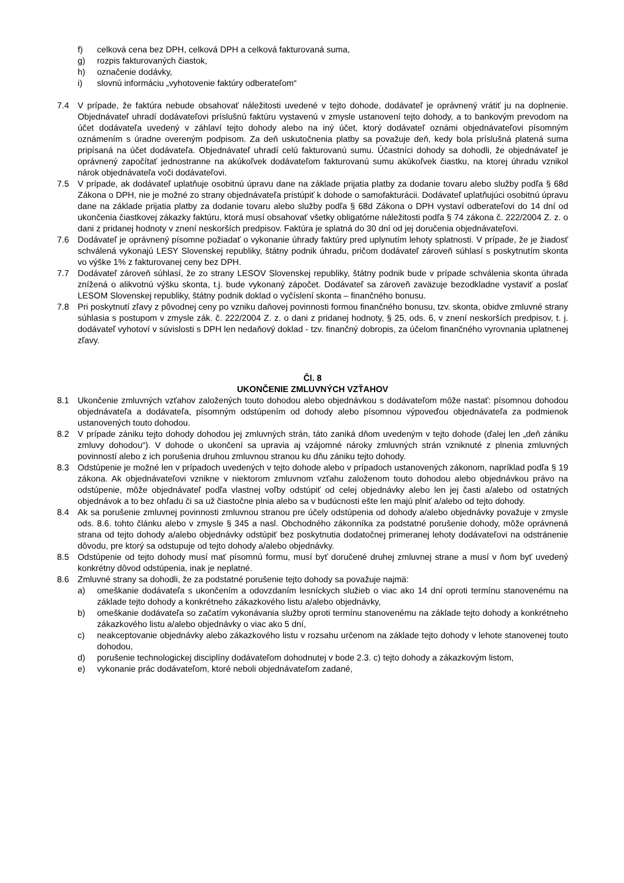f) celková cena bez DPH, celková DPH a celková fakturovaná suma,
g) rozpis fakturovaných čiastok,
h) označenie dodávky,
i) slovnú informáciu „vyhotovenie faktúry odberateľom“
7.4 V prípade, že faktúra nebude obsahovať náležitosti uvedené v tejto dohode, dodávateľ je oprávnený vrátiť ju na doplnenie. Objednávateľ uhradí dodávateľovi príslušnú faktúru vystavenú v zmysle ustanovení tejto dohody, a to bankovým prevodom na účet dodávateľa uvedený v záhlaví tejto dohody alebo na iný účet, ktorý dodávateľ oznámi objednávateľovi písomným oznámením s úradne overeným podpisom. Za deň uskutočnenia platby sa považuje deň, kedy bola príslušná platená suma pripísaná na účet dodávateľa. Objednávateľ uhradí celú fakturovanú sumu. Účastníci dohody sa dohodli, že objednávateľ je oprávnený započítať jednostranne na akúkoľvek dodávateľom fakturovanú sumu akúkoľvek čiastku, na ktorej úhradu vznikol nárok objednávateľa voči dodávateľovi.
7.5 V prípade, ak dodávateľ uplatňuje osobitnú úpravu dane na základe prijatia platby za dodanie tovaru alebo služby podľa § 68d Zákona o DPH, nie je možné zo strany objednávateľa pristúpiť k dohode o samofakturácii. Dodávateľ uplatňujúci osobitnú úpravu dane na základe prijatia platby za dodanie tovaru alebo služby podľa § 68d Zákona o DPH vystaví odberateľovi do 14 dní od ukončenia čiastkovej zákazky faktúru, ktorá musí obsahovať všetky obligatórne náležitosti podľa § 74 zákona č. 222/2004 Z. z. o dani z pridanej hodnoty v znení neskorších predpisov. Faktúra je splatná do 30 dní od jej doručenia objednávateľovi.
7.6 Dodávateľ je oprávnený písomne požiadať o vykonanie úhrady faktúry pred uplynutím lehoty splatnosti. V prípade, že je žiadosť schválená vykonajú LESY Slovenskej republiky, štátny podnik úhradu, pričom dodávateľ zároveň súhlasí s poskytnutím skonta vo výške 1% z fakturovanej ceny bez DPH.
7.7 Dodávateľ zároveň súhlasí, že zo strany LESOV Slovenskej republiky, štátny podnik bude v prípade schválenia skonta úhrada znížená o alikvotnú výšku skonta, t.j. bude vykonaný zápočet. Dodávateľ sa zároveň zaväzuje bezodkladne vystaviť a poslať LESOM Slovenskej republiky, štátny podnik doklad o vyčíslení skonta – finančného bonusu.
7.8 Pri poskytnutí zľavy z pôvodnej ceny po vzniku daňovej povinnosti formou finančného bonusu, tzv. skonta, obidve zmluvné strany súhlasia s postupom v zmysle zák. č. 222/2004 Z. z. o dani z pridanej hodnoty, § 25, ods. 6, v znení neskorších predpisov, t. j. dodávateľ vyhotoví v súvislosti s DPH len nedaňový doklad - tzv. finančný dobropis, za účelom finančného vyrovnania uplatnenej zľavy.
Čl. 8
UKONČENIE ZMLUVNÝCH VZŤAHOV
8.1 Ukončenie zmluvných vzťahov založených touto dohodou alebo objednávkou s dodávateľom môže nastať: písomnou dohodou objednávateľa a dodávateľa, písomným odstúpením od dohody alebo písomnou výpoveďou objednávateľa za podmienok ustanovených touto dohodou.
8.2 V prípade zániku tejto dohody dohodou jej zmluvných strán, táto zaniká dňom uvedeným v tejto dohode (ďalej len „deň zániku zmluvy dohodou“). V dohode o ukončení sa upravia aj vzájomné nároky zmluvných strán vzniknuté z plnenia zmluvných povinností alebo z ich porušenia druhou zmluvnou stranou ku dňu zániku tejto dohody.
8.3 Odstúpenie je možné len v prípadoch uvedených v tejto dohode alebo v prípadoch ustanovených zákonom, napríklad podľa § 19 zákona. Ak objednávateľovi vznikne v niektorom zmluvnom vzťahu založenom touto dohodou alebo objednávkou právo na odstúpenie, môže objednávateľ podľa vlastnej voľby odstúpiť od celej objednávky alebo len jej časti a/alebo od ostatných objednávok a to bez ohľadu či sa už čiastočne plnia alebo sa v budúcnosti ešte len majú plniť a/alebo od tejto dohody.
8.4 Ak sa porušenie zmluvnej povinnosti zmluvnou stranou pre účely odstúpenia od dohody a/alebo objednávky považuje v zmysle ods. 8.6. tohto článku alebo v zmysle § 345 a nasl. Obchodného zákonníka za podstatné porušenie dohody, môže oprávnená strana od tejto dohody a/alebo objednávky odstúpiť bez poskytnutia dodatočnej primeranej lehoty dodávateľovi na odstránenie dôvodu, pre ktorý sa odstupuje od tejto dohody a/alebo objednávky.
8.5 Odstúpenie od tejto dohody musí mať písomnú formu, musí byť doručené druhej zmluvnej strane a musí v ňom byť uvedený konkrétny dôvod odstúpenia, inak je neplatné.
8.6 Zmluvné strany sa dohodli, že za podstatné porušenie tejto dohody sa považuje najmä:
a) omeškanie dodávateľa s ukončením a odovzdaním lesníckych služieb o viac ako 14 dní oproti termínu stanovenému na základe tejto dohody a konkrétneho zákazkového listu a/alebo objednávky,
b) omeškanie dodávateľa so začatím vykonávania služby oproti termínu stanovenému na základe tejto dohody a konkrétneho zákazkového listu a/alebo objednávky o viac ako 5 dní,
c) neakceptovanie objednávky alebo zákazkového listu v rozsahu určenom na základe tejto dohody v lehote stanovenej touto dohodou,
d) porušenie technologickej disciplíny dodávateľom dohodnutej v bode 2.3. c) tejto dohody a zákazkovým listom,
e) vykonanie prác dodávateľom, ktoré neboli objednávateľom zadané,